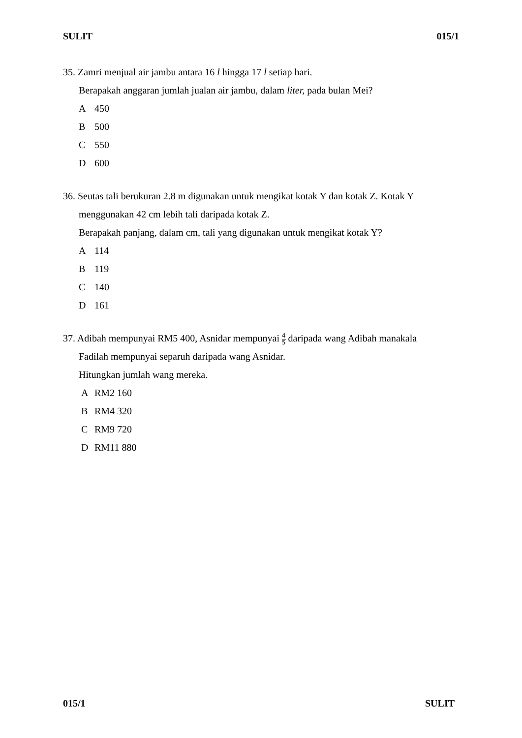SULIT 015/1
35. Zamri menjual air jambu antara 16 l hingga 17 l setiap hari.
Berapakah anggaran jumlah jualan air jambu, dalam liter, pada bulan Mei?
A 450
B 500
C 550
D 600
36. Seutas tali berukuran 2.8 m digunakan untuk mengikat kotak Y dan kotak Z. Kotak Y
menggunakan 42 cm lebih tali daripada kotak Z.
Berapakah panjang, dalam cm, tali yang digunakan untuk mengikat kotak Y?
A 114
B 119
C 140
D 161
37. Adibah mempunyai RM5 400, Asnidar mempunyai 4 5 daripada wang Adibah manakala
Fadilah mempunyai separuh daripada wang Asnidar.
Hitungkan jumlah wang mereka.
A RM2 160
B RM4 320
C RM9 720
D RM11 880
015/1 SULIT